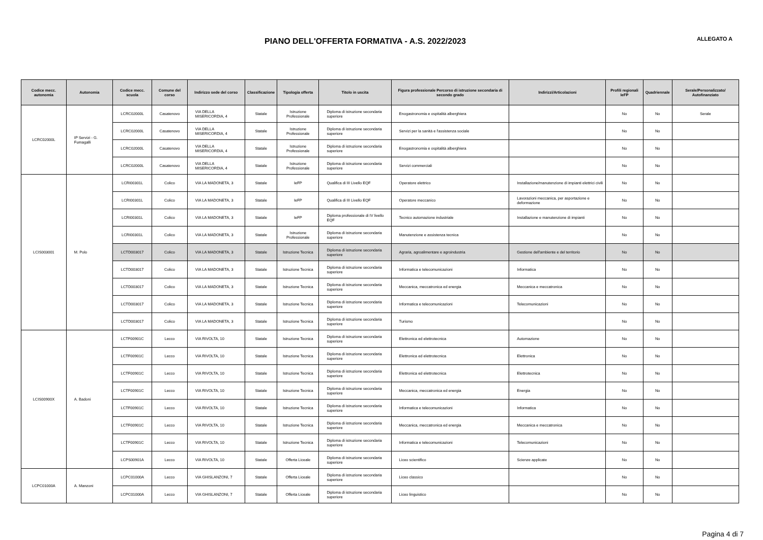PIANO DELL'OFFERTA FORMATIVA - A.S. 2022/2023
ALLEGATO A
| Codice mecc. autonomia | Autonomia | Codice mecc. scuola | Comune del corso | Indirizzo sede del corso | Classificazione | Tipologia offerta | Titolo in uscita | Figura professionale Percorso di istruzione secondaria di secondo grado | Indirizzi/Articolazioni | Profili regionali IeFP | Quadriennale | Serale/Personalizzato/ Autofinanziato |
| --- | --- | --- | --- | --- | --- | --- | --- | --- | --- | --- | --- | --- |
| LCRC02000L | IP Servizi - G. Fumagalli | LCRC02000L | Casatenovo | VIA DELLA MISERICORDIA, 4 | Statale | Istruzione Professionale | Diploma di istruzione secondaria superiore | Enogastronomia e ospitalità alberghiera | | No | No | Serale |
| | | LCRC02000L | Casatenovo | VIA DELLA MISERICORDIA, 4 | Statale | Istruzione Professionale | Diploma di istruzione secondaria superiore | Servizi per la sanità e l'assistenza sociale | | No | No | |
| | | LCRC02000L | Casatenovo | VIA DELLA MISERICORDIA, 4 | Statale | Istruzione Professionale | Diploma di istruzione secondaria superiore | Enogastronomia e ospitalità alberghiera | | No | No | |
| | | LCRC02000L | Casatenovo | VIA DELLA MISERICORDIA, 4 | Statale | Istruzione Professionale | Diploma di istruzione secondaria superiore | Servizi commerciali | | No | No | |
| LCIS003001 | M. Polo | LCRI00301L | Colico | VIA LA MADONETA, 3 | Statale | IeFP | Qualifica di III Livello EQF | Operatore elettrico | Installazione/manutenzione di impianti elettrici civili | No | No | |
| | | LCRI00301L | Colico | VIA LA MADONETA, 3 | Statale | IeFP | Qualifica di III Livello EQF | Operatore meccanico | Lavorazioni meccanica, per asportazione e deformazione | No | No | |
| | | LCRI00301L | Colico | VIA LA MADONETA, 3 | Statale | IeFP | Diploma professionale di IV livello EQF | Tecnico automazione industriale | Installazione e manutenzione di impianti | No | No | |
| | | LCRI00301L | Colico | VIA LA MADONETA, 3 | Statale | Istruzione Professionale | Diploma di istruzione secondaria superiore | Manutenzione e assistenza tecnica | | No | No | |
| | | LCTD003017 | Colico | VIA LA MADONETA, 3 | Statale | Istruzione Tecnica | Diploma di istruzione secondaria superiore | Agraria, agroalimentare e agroindustria | Gestione dell'ambiente e del territorio | No | No | |
| | | LCTD003017 | Colico | VIA LA MADONETA, 3 | Statale | Istruzione Tecnica | Diploma di istruzione secondaria superiore | Informatica e telecomunicazioni | Informatica | No | No | |
| | | LCTD003017 | Colico | VIA LA MADONETA, 3 | Statale | Istruzione Tecnica | Diploma di istruzione secondaria superiore | Meccanica, meccatronica ed energia | Meccanica e meccatronica | No | No | |
| | | LCTD003017 | Colico | VIA LA MADONETA, 3 | Statale | Istruzione Tecnica | Diploma di istruzione secondaria superiore | Informatica e telecomunicazioni | Telecomunicazioni | No | No | |
| | | LCTD003017 | Colico | VIA LA MADONETA, 3 | Statale | Istruzione Tecnica | Diploma di istruzione secondaria superiore | Turismo | | No | No | |
| LCIS00900X | A. Badoni | LCTF00901C | Lecco | VIA RIVOLTA, 10 | Statale | Istruzione Tecnica | Diploma di istruzione secondaria superiore | Elettronica ed elettrotecnica | Automazione | No | No | |
| | | LCTF00901C | Lecco | VIA RIVOLTA, 10 | Statale | Istruzione Tecnica | Diploma di istruzione secondaria superiore | Elettronica ed elettrotecnica | Elettronica | No | No | |
| | | LCTF00901C | Lecco | VIA RIVOLTA, 10 | Statale | Istruzione Tecnica | Diploma di istruzione secondaria superiore | Elettronica ed elettrotecnica | Elettrotecnica | No | No | |
| | | LCTF00901C | Lecco | VIA RIVOLTA, 10 | Statale | Istruzione Tecnica | Diploma di istruzione secondaria superiore | Meccanica, meccatronica ed energia | Energia | No | No | |
| | | LCTF00901C | Lecco | VIA RIVOLTA, 10 | Statale | Istruzione Tecnica | Diploma di istruzione secondaria superiore | Informatica e telecomunicazioni | Informatica | No | No | |
| | | LCTF00901C | Lecco | VIA RIVOLTA, 10 | Statale | Istruzione Tecnica | Diploma di istruzione secondaria superiore | Meccanica, meccatronica ed energia | Meccanica e meccatronica | No | No | |
| | | LCTF00901C | Lecco | VIA RIVOLTA, 10 | Statale | Istruzione Tecnica | Diploma di istruzione secondaria superiore | Informatica e telecomunicazioni | Telecomunicazioni | No | No | |
| | | LCPS00901A | Lecco | VIA RIVOLTA, 10 | Statale | Offerta Liceale | Diploma di istruzione secondaria superiore | Liceo scientifico | Scienze applicate | No | No | |
| LCPC01000A | A. Manzoni | LCPC01000A | Lecco | VIA GHISLANZONI, 7 | Statale | Offerta Liceale | Diploma di istruzione secondaria superiore | Liceo classico | | No | No | |
| | | LCPC01000A | Lecco | VIA GHISLANZONI, 7 | Statale | Offerta Liceale | Diploma di istruzione secondaria superiore | Liceo linguistico | | No | No | |
Pagina 4 di 7